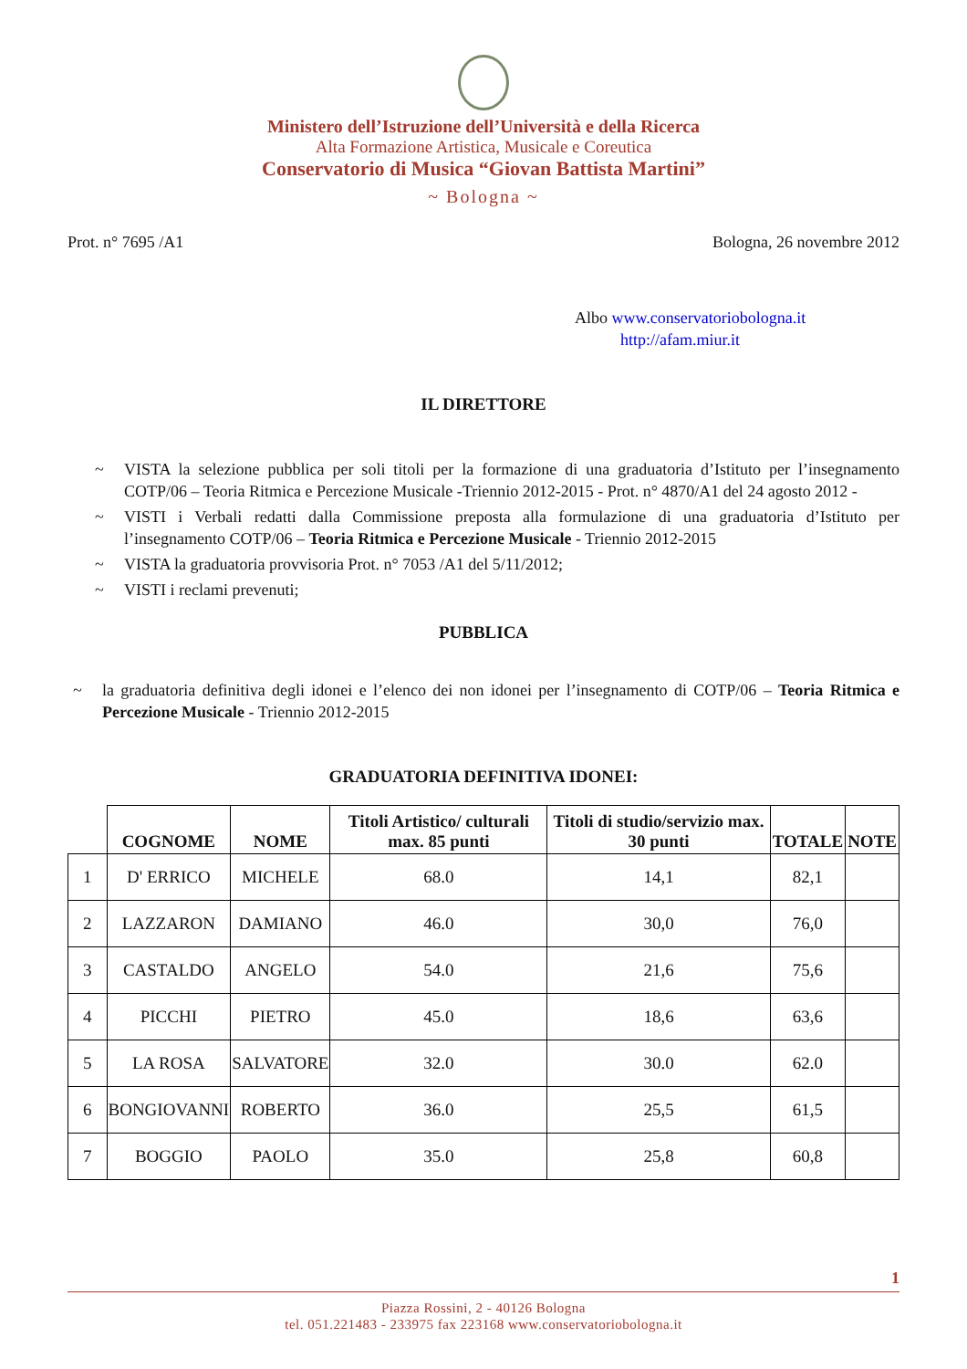Ministero dell’Istruzione dell’Università e della Ricerca
Alta Formazione Artistica, Musicale e Coreutica
Conservatorio di Musica “Giovan Battista Martini”
~ Bologna ~
Prot. n° 7695 /A1 Bologna, 26 novembre 2012
Albo www.conservatoriobologna.it
http://afam.miur.it
IL DIRETTORE
~ VISTA la selezione pubblica per soli titoli per la formazione di una graduatoria d’Istituto per l’insegnamento COTP/06 – Teoria Ritmica e Percezione Musicale -Triennio 2012-2015 - Prot. n° 4870/A1 del 24 agosto 2012 -
~ VISTI i Verbali redatti dalla Commissione preposta alla formulazione di una graduatoria d’Istituto per l’insegnamento COTP/06 – Teoria Ritmica e Percezione Musicale - Triennio 2012-2015
~ VISTA la graduatoria provvisoria Prot. n° 7053 /A1 del 5/11/2012;
~ VISTI i reclami prevenuti;
PUBBLICA
~ la graduatoria definitiva degli idonei e l’elenco dei non idonei per l’insegnamento di COTP/06 – Teoria Ritmica e Percezione Musicale - Triennio 2012-2015
GRADUATORIA DEFINITIVA IDONEI:
| | COGNOME | NOME | Titoli Artistico/ culturali max. 85 punti | Titoli di studio/servizio max. 30 punti | TOTALE | NOTE |
| --- | --- | --- | --- | --- | --- | --- |
| 1 | D' ERRICO | MICHELE | 68.0 | 14,1 | 82,1 | |
| 2 | LAZZARON | DAMIANO | 46.0 | 30,0 | 76,0 | |
| 3 | CASTALDO | ANGELO | 54.0 | 21,6 | 75,6 | |
| 4 | PICCHI | PIETRO | 45.0 | 18,6 | 63,6 | |
| 5 | LA ROSA | SALVATORE | 32.0 | 30.0 | 62.0 | |
| 6 | BONGIOVANNI | ROBERTO | 36.0 | 25,5 | 61,5 | |
| 7 | BOGGIO | PAOLO | 35.0 | 25,8 | 60,8 | |
1
Piazza Rossini, 2 - 40126 Bologna
tel. 051.221483 - 233975 fax 223168 www.conservatoriobologna.it